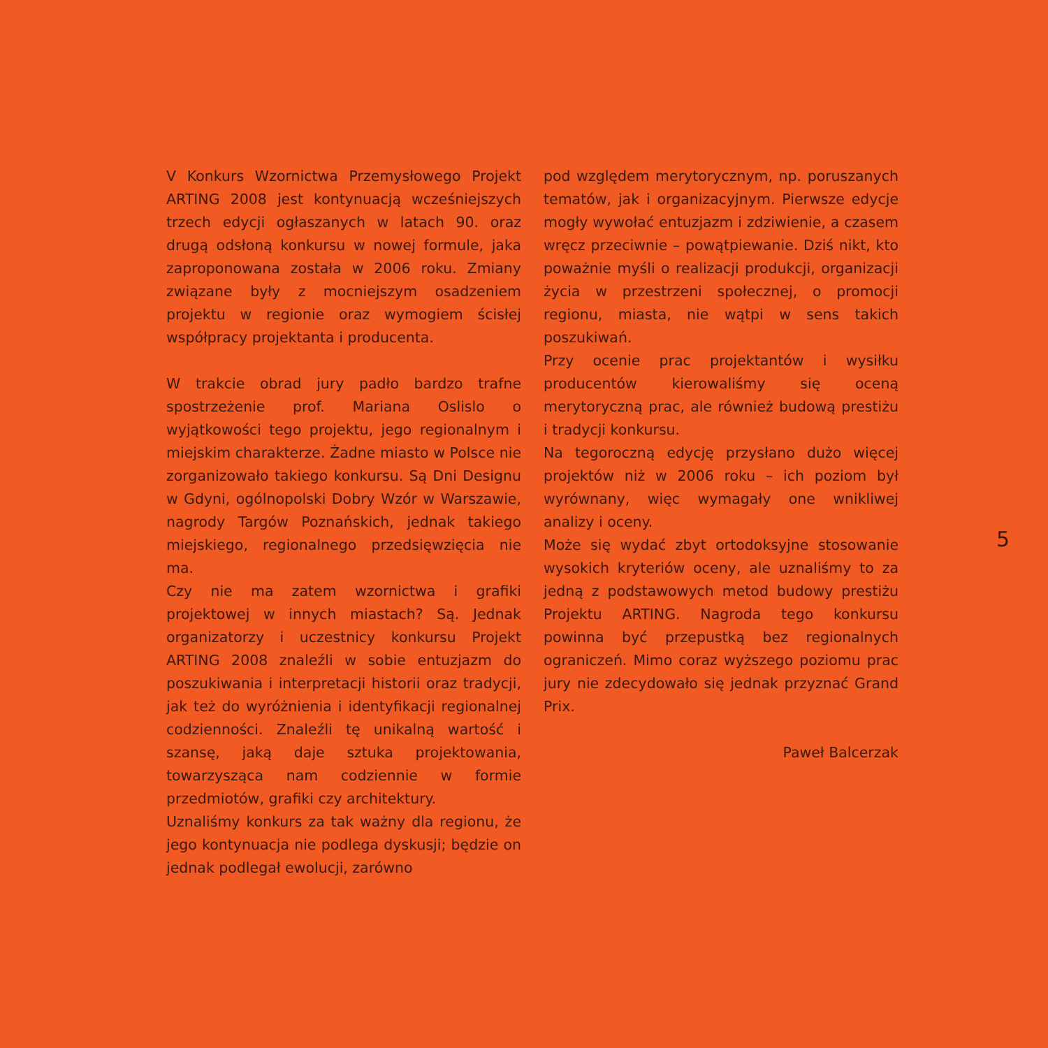V Konkurs Wzornictwa Przemysłowego Projekt ARTING 2008 jest kontynuacją wcześniejszych trzech edycji ogłaszanych w latach 90. oraz drugą odsłoną konkursu w nowej formule, jaka zaproponowana została w 2006 roku. Zmiany związane były z mocniejszym osadzeniem projektu w regionie oraz wymogiem ścisłej współpracy projektanta i producenta.
W trakcie obrad jury padło bardzo trafne spostrzeżenie prof. Mariana Oslislo o wyjątkowości tego projektu, jego regionalnym i miejskim charakterze. Żadne miasto w Polsce nie zorganizowało takiego konkursu. Są Dni Designu w Gdyni, ogólnopolski Dobry Wzór w Warszawie, nagrody Targów Poznańskich, jednak takiego miejskiego, regionalnego przedsięwzięcia nie ma.
Czy nie ma zatem wzornictwa i grafiki projektowej w innych miastach? Są. Jednak organizatorzy i uczestnicy konkursu Projekt ARTING 2008 znaleźli w sobie entuzjazm do poszukiwania i interpretacji historii oraz tradycji, jak też do wyróżnienia i identyfikacji regionalnej codzienności. Znaleźli tę unikalną wartość i szansę, jaką daje sztuka projektowania, towarzysząca nam codziennie w formie przedmiotów, grafiki czy architektury.
Uznaliśmy konkurs za tak ważny dla regionu, że jego kontynuacja nie podlega dyskusji; będzie on jednak podlegał ewolucji, zarówno
pod względem merytorycznym, np. poruszanych tematów, jak i organizacyjnym. Pierwsze edycje mogły wywołać entuzjazm i zdziwienie, a czasem wręcz przeciwnie – powątpiewanie. Dziś nikt, kto poważnie myśli o realizacji produkcji, organizacji życia w przestrzeni społecznej, o promocji regionu, miasta, nie wątpi w sens takich poszukiwań.
Przy ocenie prac projektantów i wysiłku producentów kierowaliśmy się oceną merytoryczną prac, ale również budową prestiżu i tradycji konkursu.
Na tegoroczną edycję przysłano dużo więcej projektów niż w 2006 roku – ich poziom był wyrównany, więc wymagały one wnikliwej analizy i oceny.
Może się wydać zbyt ortodoksyjne stosowanie wysokich kryteriów oceny, ale uznaliśmy to za jedną z podstawowych metod budowy prestiżu Projektu ARTING. Nagroda tego konkursu powinna być przepustką bez regionalnych ograniczeń. Mimo coraz wyższego poziomu prac jury nie zdecydowało się jednak przyznać Grand Prix.
Paweł Balcerzak
5